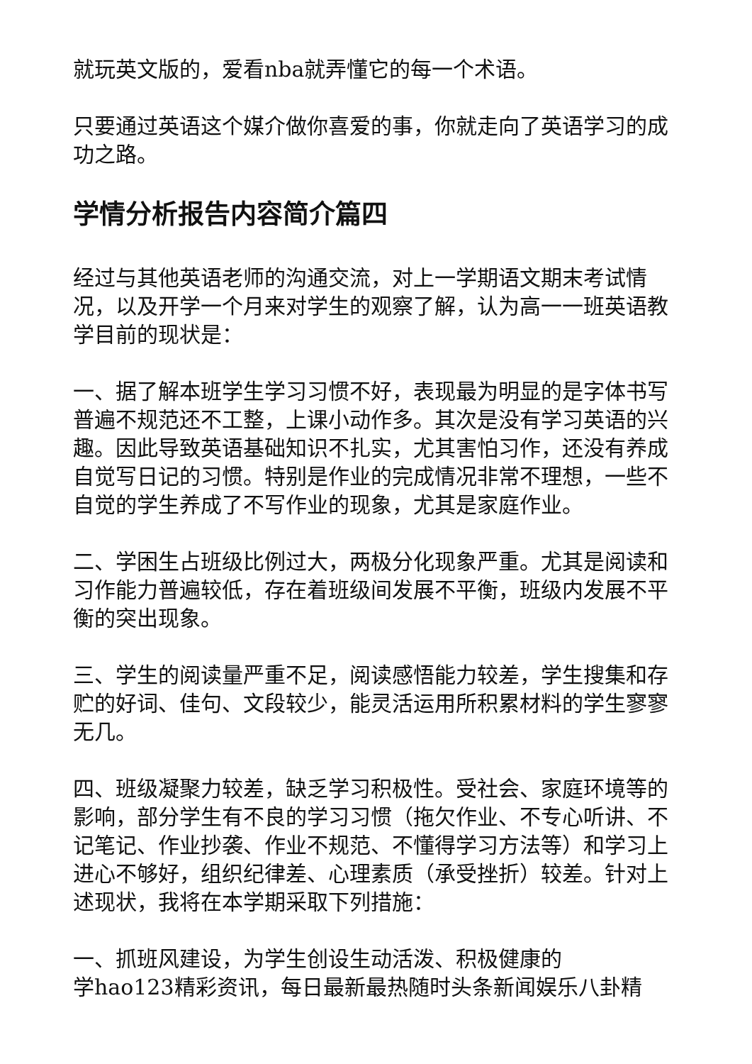就玩英文版的，爱看nba就弄懂它的每一个术语。
只要通过英语这个媒介做你喜爱的事，你就走向了英语学习的成功之路。
学情分析报告内容简介篇四
经过与其他英语老师的沟通交流，对上一学期语文期末考试情况，以及开学一个月来对学生的观察了解，认为高一一班英语教学目前的现状是：
一、据了解本班学生学习习惯不好，表现最为明显的是字体书写普遍不规范还不工整，上课小动作多。其次是没有学习英语的兴趣。因此导致英语基础知识不扎实，尤其害怕习作，还没有养成自觉写日记的习惯。特别是作业的完成情况非常不理想，一些不自觉的学生养成了不写作业的现象，尤其是家庭作业。
二、学困生占班级比例过大，两极分化现象严重。尤其是阅读和习作能力普遍较低，存在着班级间发展不平衡，班级内发展不平衡的突出现象。
三、学生的阅读量严重不足，阅读感悟能力较差，学生搜集和存贮的好词、佳句、文段较少，能灵活运用所积累材料的学生寥寥无几。
四、班级凝聚力较差，缺乏学习积极性。受社会、家庭环境等的影响，部分学生有不良的学习习惯（拖欠作业、不专心听讲、不记笔记、作业抄袭、作业不规范、不懂得学习方法等）和学习上进心不够好，组织纪律差、心理素质（承受挫折）较差。针对上述现状，我将在本学期采取下列措施：
一、抓班风建设，为学生创设生动活泼、积极健康的
学hao123精彩资讯，每日最新最热随时头条新闻娱乐八卦精